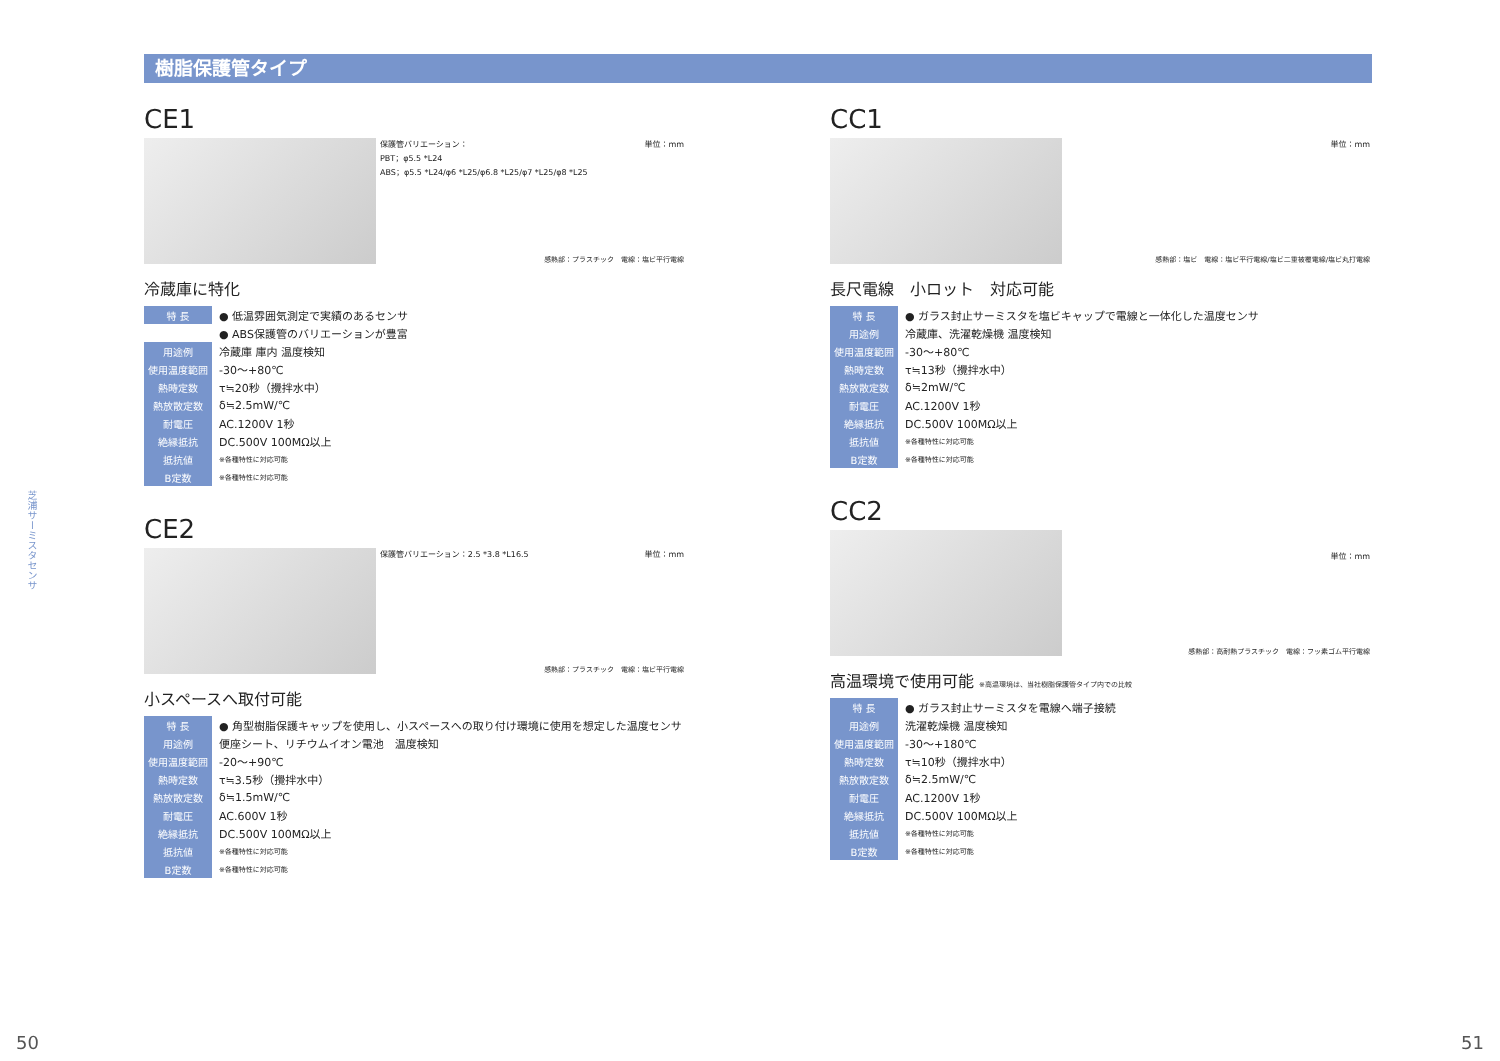樹脂保護管タイプ
CE1
保護管バリエーション：
PBT；φ5.5 *L24
ABS；φ5.5 *L24/φ6 *L25/φ6.8 *L25/φ7 *L25/φ8 *L25
単位：mm
感熱部：プラスチック　電線：塩ビ平行電線
冷蔵庫に特化
| 特 長 | ● 低温雰囲気測定で実績のあるセンサ |
| | ● ABS保護管のバリエーションが豊富 |
| 用途例 | 冷蔵庫 庫内 温度検知 |
| 使用温度範囲 | -30～+80℃ |
| 熱時定数 | τ≒20秒（攪拌水中） |
| 熱放散定数 | δ≒2.5mW/℃ |
| 耐電圧 | AC.1200V 1秒 |
| 絶縁抵抗 | DC.500V 100MΩ以上 |
| 抵抗値 | ※各種特性に対応可能 |
| B定数 | ※各種特性に対応可能 |
CE2
保護管バリエーション：2.5 *3.8 *L16.5
単位：mm
感熱部：プラスチック　電線：塩ビ平行電線
小スペースへ取付可能
| 特 長 | ● 角型樹脂保護キャップを使用し、小スペースへの取り付け環境に使用を想定した温度センサ |
| 用途例 | 便座シート、リチウムイオン電池 温度検知 |
| 使用温度範囲 | -20～+90℃ |
| 熱時定数 | τ≒3.5秒（攪拌水中） |
| 熱放散定数 | δ≒1.5mW/℃ |
| 耐電圧 | AC.600V 1秒 |
| 絶縁抵抗 | DC.500V 100MΩ以上 |
| 抵抗値 | ※各種特性に対応可能 |
| B定数 | ※各種特性に対応可能 |
CC1
単位：mm
感熱部：塩ビ　電線：塩ビ平行電線/塩ビ二重被覆電線/塩ビ丸打電線
長尺電線　小ロット　対応可能
| 特 長 | ● ガラス封止サーミスタを塩ビキャップで電線と一体化した温度センサ |
| 用途例 | 冷蔵庫、洗濯乾燥機 温度検知 |
| 使用温度範囲 | -30～+80℃ |
| 熱時定数 | τ≒13秒（攪拌水中） |
| 熱放散定数 | δ≒2mW/℃ |
| 耐電圧 | AC.1200V 1秒 |
| 絶縁抵抗 | DC.500V 100MΩ以上 |
| 抵抗値 | ※各種特性に対応可能 |
| B定数 | ※各種特性に対応可能 |
CC2
単位：mm
感熱部：高耐熱プラスチック　電線：フッ素ゴム平行電線
高温環境で使用可能 ※高温環境は、当社樹脂保護管タイプ内での比較
| 特 長 | ● ガラス封止サーミスタを電線へ端子接続 |
| 用途例 | 洗濯乾燥機 温度検知 |
| 使用温度範囲 | -30～+180℃ |
| 熱時定数 | τ≒10秒（攪拌水中） |
| 熱放散定数 | δ≒2.5mW/℃ |
| 耐電圧 | AC.1200V 1秒 |
| 絶縁抵抗 | DC.500V 100MΩ以上 |
| 抵抗値 | ※各種特性に対応可能 |
| B定数 | ※各種特性に対応可能 |
芝浦サーミスタセンサ
50 51